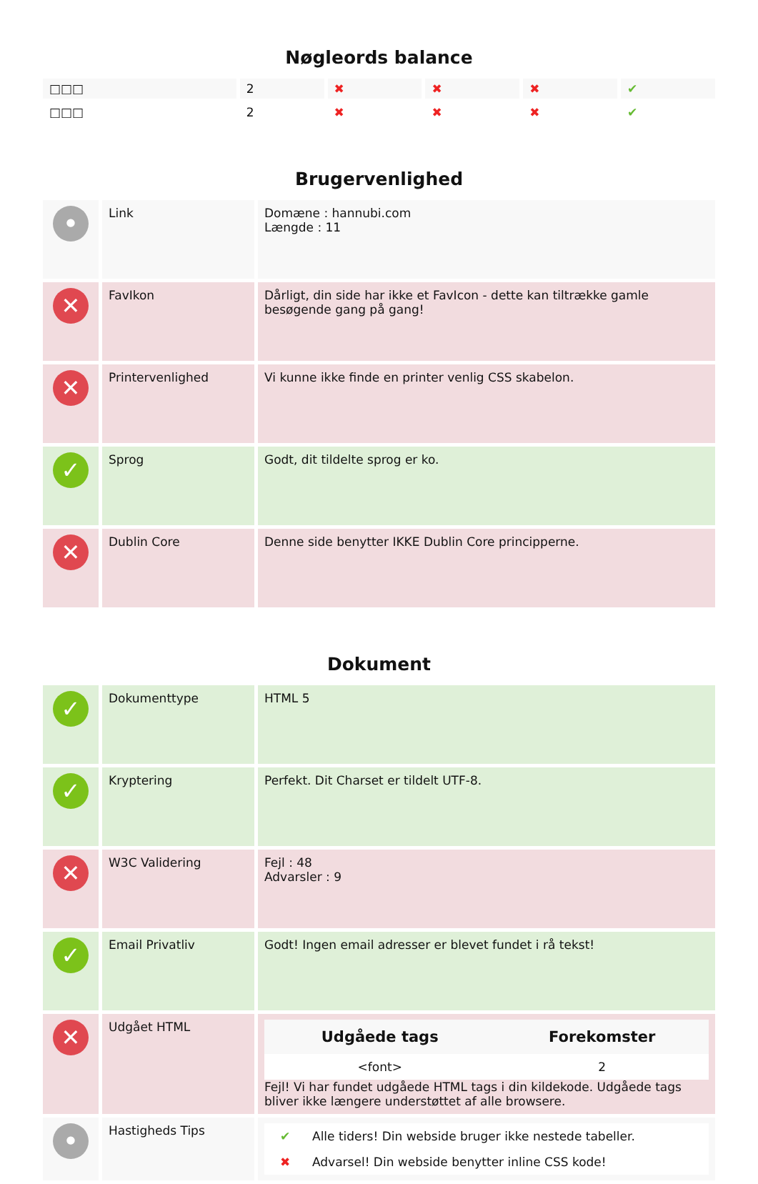Nøgleords balance
| □□□ | 2 | ✖ | ✖ | ✖ | ✔ |
| □□□ | 2 | ✖ | ✖ | ✖ | ✔ |
Brugervenlighed
| • | Link | Domæne : hannubi.com Længde : 11 |
| ✕ | FavIkon | Dårligt, din side har ikke et FavIcon - dette kan tiltrække gamle besøgende gang på gang! |
| ✕ | Printervenlighed | Vi kunne ikke finde en printer venlig CSS skabelon. |
| ✓ | Sprog | Godt, dit tildelte sprog er ko. |
| ✕ | Dublin Core | Denne side benytter IKKE Dublin Core principperne. |
Dokument
| ✓ | Dokumenttype | HTML 5 |
| ✓ | Kryptering | Perfekt. Dit Charset er tildelt UTF-8. |
| ✕ | W3C Validering | Fejl : 48 Advarsler : 9 |
| ✓ | Email Privatliv | Godt! Ingen email adresser er blevet fundet i rå tekst! |
| ✕ | Udgået HTML | / Udgåede tags / Forekomster / / --- / --- / / <font> / 2 / Fejl! Vi har fundet udgåede HTML tags i din kildekode. Udgåede tags bliver ikke længere understøttet af alle browsere. |
| • | Hastigheds Tips | / ✔ / Alle tiders! Din webside bruger ikke nestede tabeller. / / ✖ / Advarsel! Din webside benytter inline CSS kode! / |